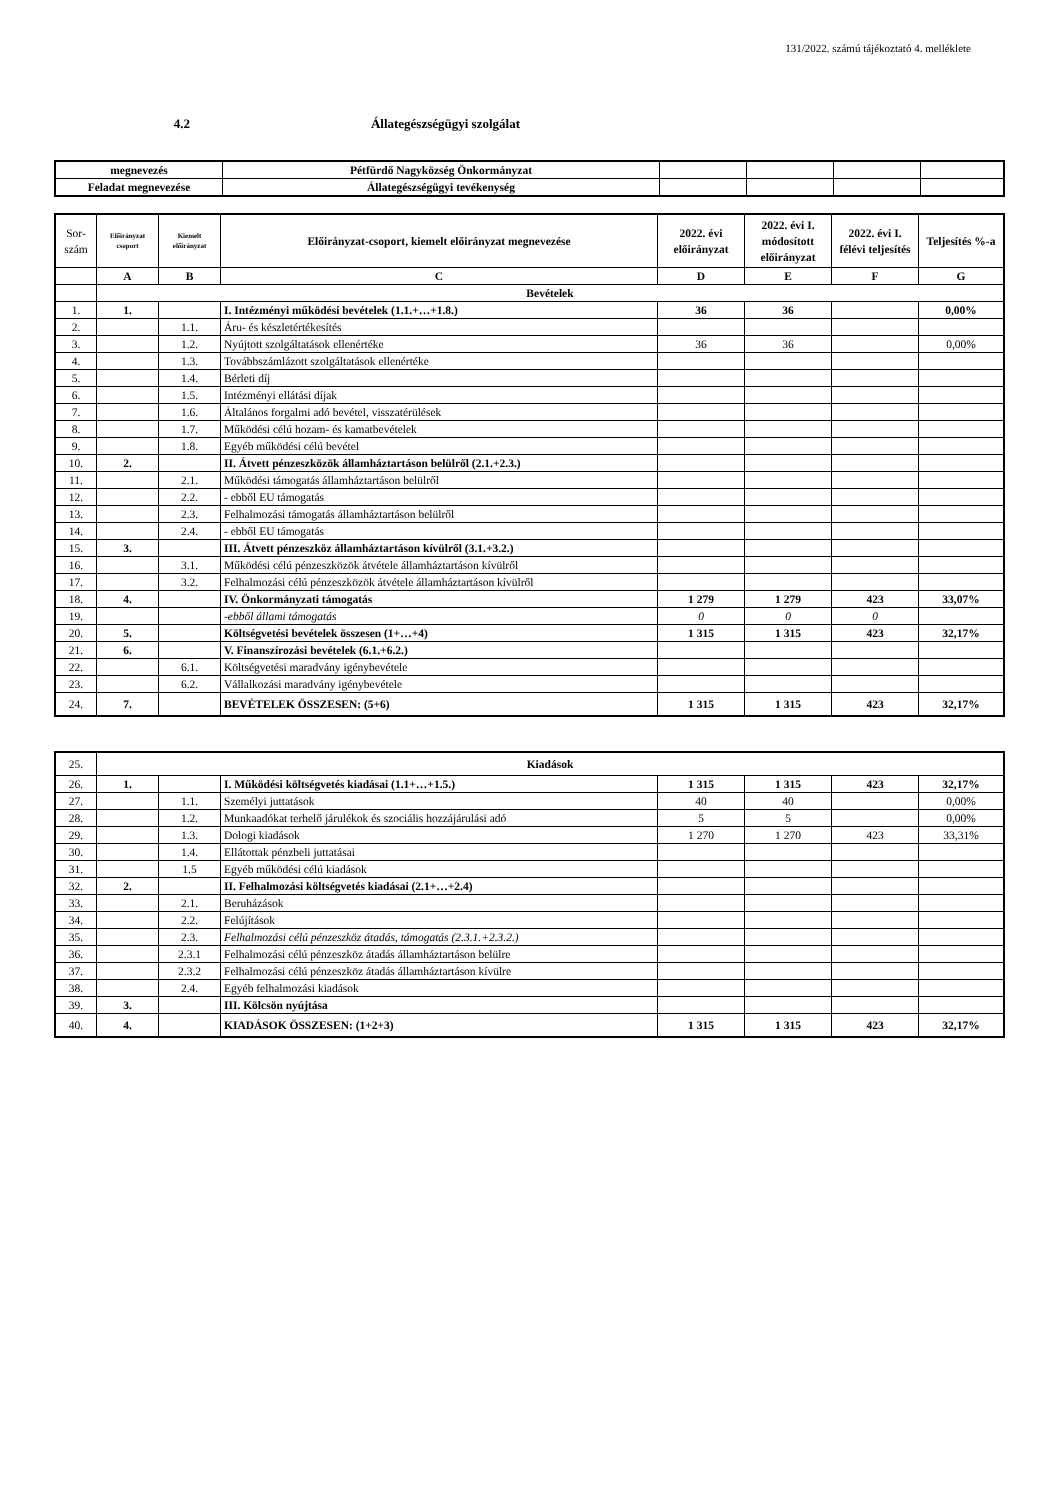131/2022. számú tájékoztató 4. melléklete
4.2 Állategészségügyi szolgálat
| megnevezés | Pétfürdő Nagyközség Önkormányzat | | | | |
| Feladat megnevezése | Állategészségügyi tevékenység | | | | |
| Sor- szám | Előirányzat csoport | Kiemelt előirányzat | Előirányzat-csoport, kiemelt előirányzat megnevezése | 2022. évi előirányzat | 2022. évi I. módosított előirányzat | 2022. évi I. félévi teljesítés | Teljesítés %-a |
| --- | --- | --- | --- | --- | --- | --- | --- |
| | A | B | C | D | E | F | G |
| | Bevételek | | | | | | |
| 1. | 1. | | I. Intézményi működési bevételek (1.1.+…+1.8.) | 36 | 36 | | 0,00% |
| 2. | | 1.1. | Áru- és készletértékesítés | | | | |
| 3. | | 1.2. | Nyújtott szolgáltatások ellenértéke | 36 | 36 | | 0,00% |
| 4. | | 1.3. | Továbbszámlázott szolgáltatások ellenértéke | | | | |
| 5. | | 1.4. | Bérleti díj | | | | |
| 6. | | 1.5. | Intézményi ellátási díjak | | | | |
| 7. | | 1.6. | Általános forgalmi adó bevétel, visszatérülések | | | | |
| 8. | | 1.7. | Működési célú hozam- és kamatbevételek | | | | |
| 9. | | 1.8. | Egyéb működési célú bevétel | | | | |
| 10. | 2. | | II. Átvett pénzeszközök államháztartáson belülről (2.1.+2.3.) | | | | |
| 11. | | 2.1. | Működési támogatás államháztartáson belülről | | | | |
| 12. | | 2.2. | - ebből EU támogatás | | | | |
| 13. | | 2.3. | Felhalmozási támogatás államháztartáson belülről | | | | |
| 14. | | 2.4. | - ebből EU támogatás | | | | |
| 15. | 3. | | III. Átvett pénzeszköz államháztartáson kívülről (3.1.+3.2.) | | | | |
| 16. | | 3.1. | Működési célú pénzeszközök átvétele államháztartáson kívülről | | | | |
| 17. | | 3.2. | Felhalmozási célú pénzeszközök átvétele államháztartáson kívülről | | | | |
| 18. | 4. | | IV. Önkormányzati támogatás | 1 279 | 1 279 | 423 | 33,07% |
| 19. | | | -ebből állami támogatás | 0 | 0 | 0 | |
| 20. | 5. | | Költségvetési bevételek összesen (1+…+4) | 1 315 | 1 315 | 423 | 32,17% |
| 21. | 6. | | V. Finanszírozási bevételek (6.1.+6.2.) | | | | |
| 22. | | 6.1. | Költségvetési maradvány igénybevétele | | | | |
| 23. | | 6.2. | Vállalkozási maradvány igénybevétele | | | | |
| 24. | 7. | | BEVÉTELEK ÖSSZESEN: (5+6) | 1 315 | 1 315 | 423 | 32,17% |
| 25. | Kiadások | | | | | | |
| 26. | 1. | | I. Működési költségvetés kiadásai (1.1+…+1.5.) | 1 315 | 1 315 | 423 | 32,17% |
| 27. | | 1.1. | Személyi juttatások | 40 | 40 | | 0,00% |
| 28. | | 1.2. | Munkaadókat terhelő járulékok és szociális hozzájárulási adó | 5 | 5 | | 0,00% |
| 29. | | 1.3. | Dologi kiadások | 1 270 | 1 270 | 423 | 33,31% |
| 30. | | 1.4. | Ellátottak pénzbeli juttatásai | | | | |
| 31. | | 1.5 | Egyéb működési célú kiadások | | | | |
| 32. | 2. | | II. Felhalmozási költségvetés kiadásai (2.1+…+2.4) | | | | |
| 33. | | 2.1. | Beruházások | | | | |
| 34. | | 2.2. | Felújítások | | | | |
| 35. | | 2.3. | Felhalmozási célú pénzeszköz átadás, támogatás (2.3.1.+2.3.2.) | | | | |
| 36. | | 2.3.1 | Felhalmozási célú pénzeszköz átadás államháztartáson belülre | | | | |
| 37. | | 2.3.2 | Felhalmozási célú pénzeszköz átadás államháztartáson kívülre | | | | |
| 38. | | 2.4. | Egyéb felhalmozási kiadások | | | | |
| 39. | 3. | | III. Kölcsön nyújtása | | | | |
| 40. | 4. | | KIADÁSOK ÖSSZESEN: (1+2+3) | 1 315 | 1 315 | 423 | 32,17% |